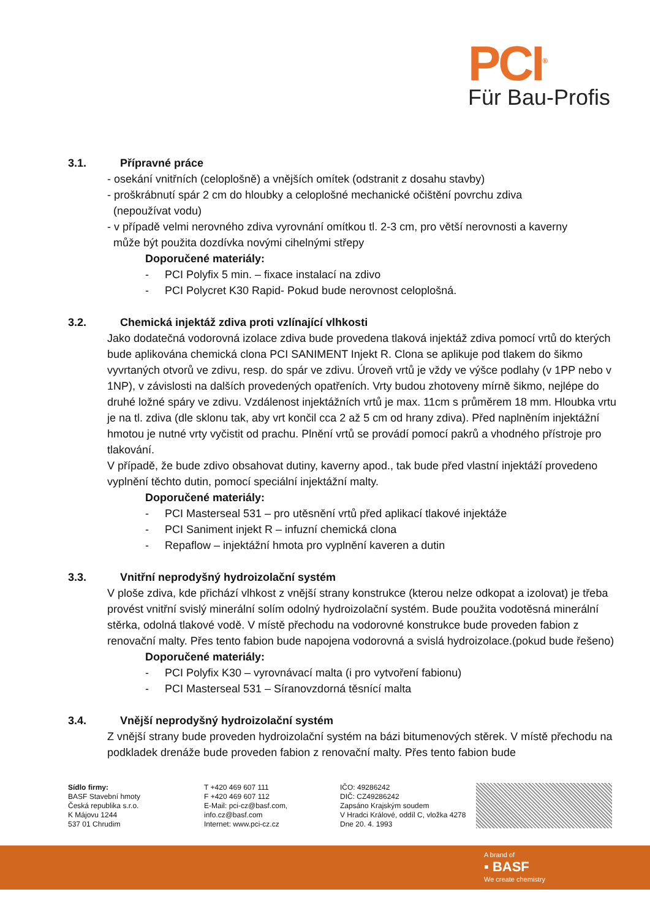PCI<sup>®</sup>
Für Bau-Profis
3.1. Přípravné práce
- osekání vnitřních (celoplošně) a vnějších omítek (odstranit z dosahu stavby)
- proškrábnutí spár 2 cm do hloubky a celoplošné mechanické očištění povrchu zdiva
(nepoužívat vodu)
- v případě velmi nerovného zdiva vyrovnání omítkou tl. 2-3 cm, pro větší nerovnosti a kaverny
může být použita dozdívka novými cihelnými střepy
Doporučené materiály:
- PCI Polyfix 5 min. – fixace instalací na zdivo
- PCI Polycret K30 Rapid- Pokud bude nerovnost celoplošná.
3.2. Chemická injektáž zdiva proti vzlínající vlhkosti
Jako dodatečná vodorovná izolace zdiva bude provedena tlaková injektáž zdiva pomocí vrtů do kterých bude aplikována chemická clona PCI SANIMENT Injekt R. Clona se aplikuje pod tlakem do šikmo vyvrtaných otvorů ve zdivu, resp. do spár ve zdivu. Úroveň vrtů je vždy ve výšce podlahy (v 1PP nebo v 1NP), v závislosti na dalších provedených opatřeních. Vrty budou zhotoveny mírně šikmo, nejlépe do druhé ložné spáry ve zdivu. Vzdálenost injektážních vrtů je max. 11cm s průměrem 18 mm. Hloubka vrtu je na tl. zdiva (dle sklonu tak, aby vrt končil cca 2 až 5 cm od hrany zdiva). Před naplněním injektážní hmotou je nutné vrty vyčistit od prachu. Plnění vrtů se provádí pomocí pakrů a vhodného přístroje pro tlakování.
V případě, že bude zdivo obsahovat dutiny, kaverny apod., tak bude před vlastní injektáží provedeno vyplnění těchto dutin, pomocí speciální injektážní malty.
Doporučené materiály:
- PCI Masterseal 531 – pro utěsnění vrtů před aplikací tlakové injektáže
- PCI Saniment injekt R – infuzní chemická clona
- Repaflow – injektážní hmota pro vyplnění kaveren a dutin
3.3. Vnitřní neprodyšný hydroizolační systém
V ploše zdiva, kde přichází vlhkost z vnější strany konstrukce (kterou nelze odkopat a izolovat) je třeba provést vnitřní svislý minerální solím odolný hydroizolační systém. Bude použita vodotěsná minerální stěrka, odolná tlakové vodě. V místě přechodu na vodorovné konstrukce bude proveden fabion z renovační malty. Přes tento fabion bude napojena vodorovná a svislá hydroizolace.(pokud bude řešeno)
Doporučené materiály:
- PCI Polyfix K30 – vyrovnávací malta (i pro vytvoření fabionu)
- PCI Masterseal 531 – Síranovzdorná těsnící malta
3.4. Vnější neprodyšný hydroizolační systém
Z vnější strany bude proveden hydroizolační systém na bázi bitumenových stěrek. V místě přechodu na podkladek drenáže bude proveden fabion z renovační malty. Přes tento fabion bude
Sídlo firmy:
BASF Stavební hmoty
Česká republika s.r.o.
K Májovu 1244
537 01 Chrudim
T +420 469 607 111
F +420 469 607 112
E-Mail: pci-cz@basf.com,
info.cz@basf.com
Internet: www.pci-cz.cz
IČO: 49286242
DIČ: CZ49286242
Zapsáno Krajským soudem
V Hradci Králové, oddíl C, vložka 4278
Dne 20. 4. 1993
A brand of
▪ BASF
We create chemistry